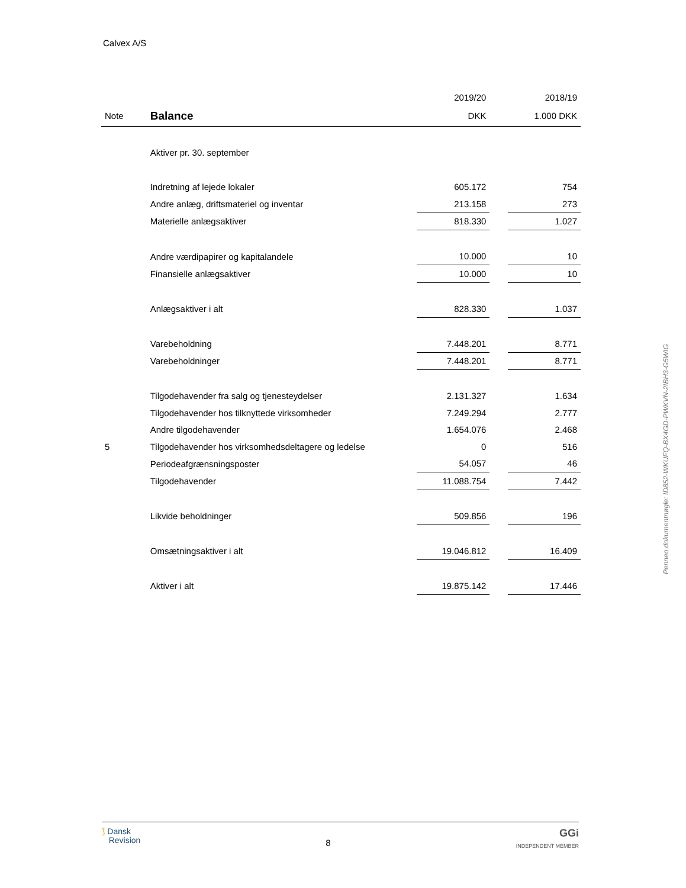Calvex A/S
| | | 2019/20 | | 2018/19 |
| Note | Balance | DKK | | 1.000 DKK |
| | Aktiver pr. 30. september | | | |
| | Indretning af lejede lokaler | 605.172 | | 754 |
| | Andre anlæg, driftsmateriel og inventar | 213.158 | | 273 |
| | Materielle anlægsaktiver | 818.330 | | 1.027 |
| | Andre værdipapirer og kapitalandele | 10.000 | | 10 |
| | Finansielle anlægsaktiver | 10.000 | | 10 |
| | Anlægsaktiver i alt | 828.330 | | 1.037 |
| | Varebeholdning | 7.448.201 | | 8.771 |
| | Varebeholdninger | 7.448.201 | | 8.771 |
| | Tilgodehavender fra salg og tjenesteydelser | 2.131.327 | | 1.634 |
| | Tilgodehavender hos tilknyttede virksomheder | 7.249.294 | | 2.777 |
| | Andre tilgodehavender | 1.654.076 | | 2.468 |
| 5 | Tilgodehavender hos virksomhedsdeltagere og ledelse | 0 | | 516 |
| | Periodeafgrænsningsposter | 54.057 | | 46 |
| | Tilgodehavender | 11.088.754 | | 7.442 |
| | Likvide beholdninger | 509.856 | | 196 |
| | Omsætningsaktiver i alt | 19.046.812 | | 16.409 |
| | Aktiver i alt | 19.875.142 | | 17.446 |
Penneo dokumentnøgle: ID852-WKUFQ-BX4GD-PWKVN-2IBH3-G5WIG
⟆ Dansk
Revision
8
GGi
INDEPENDENT MEMBER